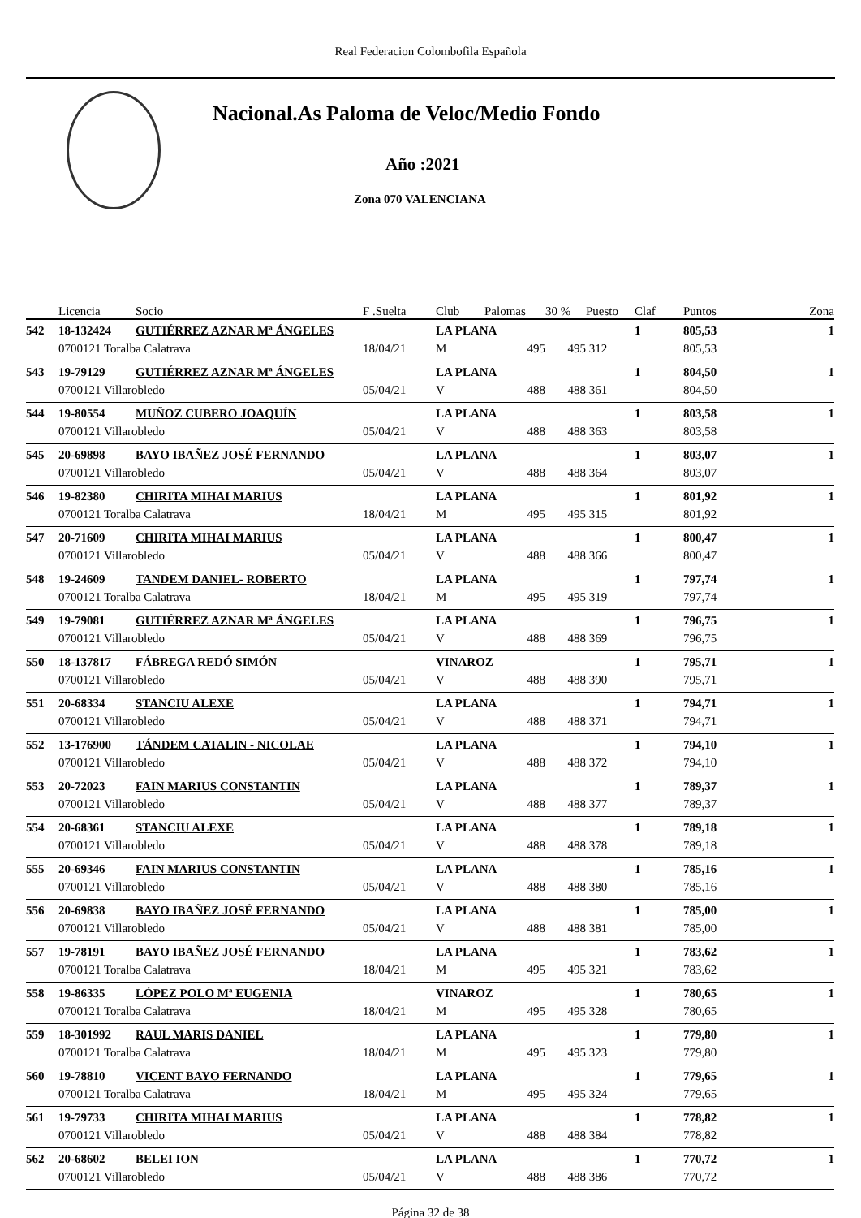Real Federacion Colombofila Española
Nacional.As Paloma de Veloc/Medio Fondo
Año :2021
Zona 070 VALENCIANA
| | Licencia | Socio | F .Suelta | Club | Palomas | 30 % | Puesto | Claf | Puntos | Zona |
| --- | --- | --- | --- | --- | --- | --- | --- | --- | --- | --- |
| 542 | 18-132424 | GUTIÉRREZ AZNAR Mª ÁNGELES | | LA PLANA | | | | 1 | 805,53 | 1 |
| | 0700121 Toralba Calatrava | | 18/04/21 | M | 495 | 495 | 312 | | 805,53 | |
| 543 | 19-79129 | GUTIÉRREZ AZNAR Mª ÁNGELES | | LA PLANA | | | | 1 | 804,50 | 1 |
| | 0700121 Villarobledo | | 05/04/21 | V | 488 | 488 | 361 | | 804,50 | |
| 544 | 19-80554 | MUÑOZ CUBERO JOAQUÍN | | LA PLANA | | | | 1 | 803,58 | 1 |
| | 0700121 Villarobledo | | 05/04/21 | V | 488 | 488 | 363 | | 803,58 | |
| 545 | 20-69898 | BAYO IBAÑEZ JOSÉ FERNANDO | | LA PLANA | | | | 1 | 803,07 | 1 |
| | 0700121 Villarobledo | | 05/04/21 | V | 488 | 488 | 364 | | 803,07 | |
| 546 | 19-82380 | CHIRITA MIHAI MARIUS | | LA PLANA | | | | 1 | 801,92 | 1 |
| | 0700121 Toralba Calatrava | | 18/04/21 | M | 495 | 495 | 315 | | 801,92 | |
| 547 | 20-71609 | CHIRITA MIHAI MARIUS | | LA PLANA | | | | 1 | 800,47 | 1 |
| | 0700121 Villarobledo | | 05/04/21 | V | 488 | 488 | 366 | | 800,47 | |
| 548 | 19-24609 | TANDEM DANIEL- ROBERTO | | LA PLANA | | | | 1 | 797,74 | 1 |
| | 0700121 Toralba Calatrava | | 18/04/21 | M | 495 | 495 | 319 | | 797,74 | |
| 549 | 19-79081 | GUTIÉRREZ AZNAR Mª ÁNGELES | | LA PLANA | | | | 1 | 796,75 | 1 |
| | 0700121 Villarobledo | | 05/04/21 | V | 488 | 488 | 369 | | 796,75 | |
| 550 | 18-137817 | FÁBREGA REDÓ SIMÓN | | VINAROZ | | | | 1 | 795,71 | 1 |
| | 0700121 Villarobledo | | 05/04/21 | V | 488 | 488 | 390 | | 795,71 | |
| 551 | 20-68334 | STANCIU ALEXE | | LA PLANA | | | | 1 | 794,71 | 1 |
| | 0700121 Villarobledo | | 05/04/21 | V | 488 | 488 | 371 | | 794,71 | |
| 552 | 13-176900 | TÁNDEM CATALIN - NICOLAE | | LA PLANA | | | | 1 | 794,10 | 1 |
| | 0700121 Villarobledo | | 05/04/21 | V | 488 | 488 | 372 | | 794,10 | |
| 553 | 20-72023 | FAIN MARIUS CONSTANTIN | | LA PLANA | | | | 1 | 789,37 | 1 |
| | 0700121 Villarobledo | | 05/04/21 | V | 488 | 488 | 377 | | 789,37 | |
| 554 | 20-68361 | STANCIU ALEXE | | LA PLANA | | | | 1 | 789,18 | 1 |
| | 0700121 Villarobledo | | 05/04/21 | V | 488 | 488 | 378 | | 789,18 | |
| 555 | 20-69346 | FAIN MARIUS CONSTANTIN | | LA PLANA | | | | 1 | 785,16 | 1 |
| | 0700121 Villarobledo | | 05/04/21 | V | 488 | 488 | 380 | | 785,16 | |
| 556 | 20-69838 | BAYO IBAÑEZ JOSÉ FERNANDO | | LA PLANA | | | | 1 | 785,00 | 1 |
| | 0700121 Villarobledo | | 05/04/21 | V | 488 | 488 | 381 | | 785,00 | |
| 557 | 19-78191 | BAYO IBAÑEZ JOSÉ FERNANDO | | LA PLANA | | | | 1 | 783,62 | 1 |
| | 0700121 Toralba Calatrava | | 18/04/21 | M | 495 | 495 | 321 | | 783,62 | |
| 558 | 19-86335 | LÓPEZ POLO Mª EUGENIA | | VINAROZ | | | | 1 | 780,65 | 1 |
| | 0700121 Toralba Calatrava | | 18/04/21 | M | 495 | 495 | 328 | | 780,65 | |
| 559 | 18-301992 | RAUL MARIS DANIEL | | LA PLANA | | | | 1 | 779,80 | 1 |
| | 0700121 Toralba Calatrava | | 18/04/21 | M | 495 | 495 | 323 | | 779,80 | |
| 560 | 19-78810 | VICENT BAYO FERNANDO | | LA PLANA | | | | 1 | 779,65 | 1 |
| | 0700121 Toralba Calatrava | | 18/04/21 | M | 495 | 495 | 324 | | 779,65 | |
| 561 | 19-79733 | CHIRITA MIHAI MARIUS | | LA PLANA | | | | 1 | 778,82 | 1 |
| | 0700121 Villarobledo | | 05/04/21 | V | 488 | 488 | 384 | | 778,82 | |
| 562 | 20-68602 | BELEI ION | | LA PLANA | | | | 1 | 770,72 | 1 |
| | 0700121 Villarobledo | | 05/04/21 | V | 488 | 488 | 386 | | 770,72 | |
Página 32 de 38